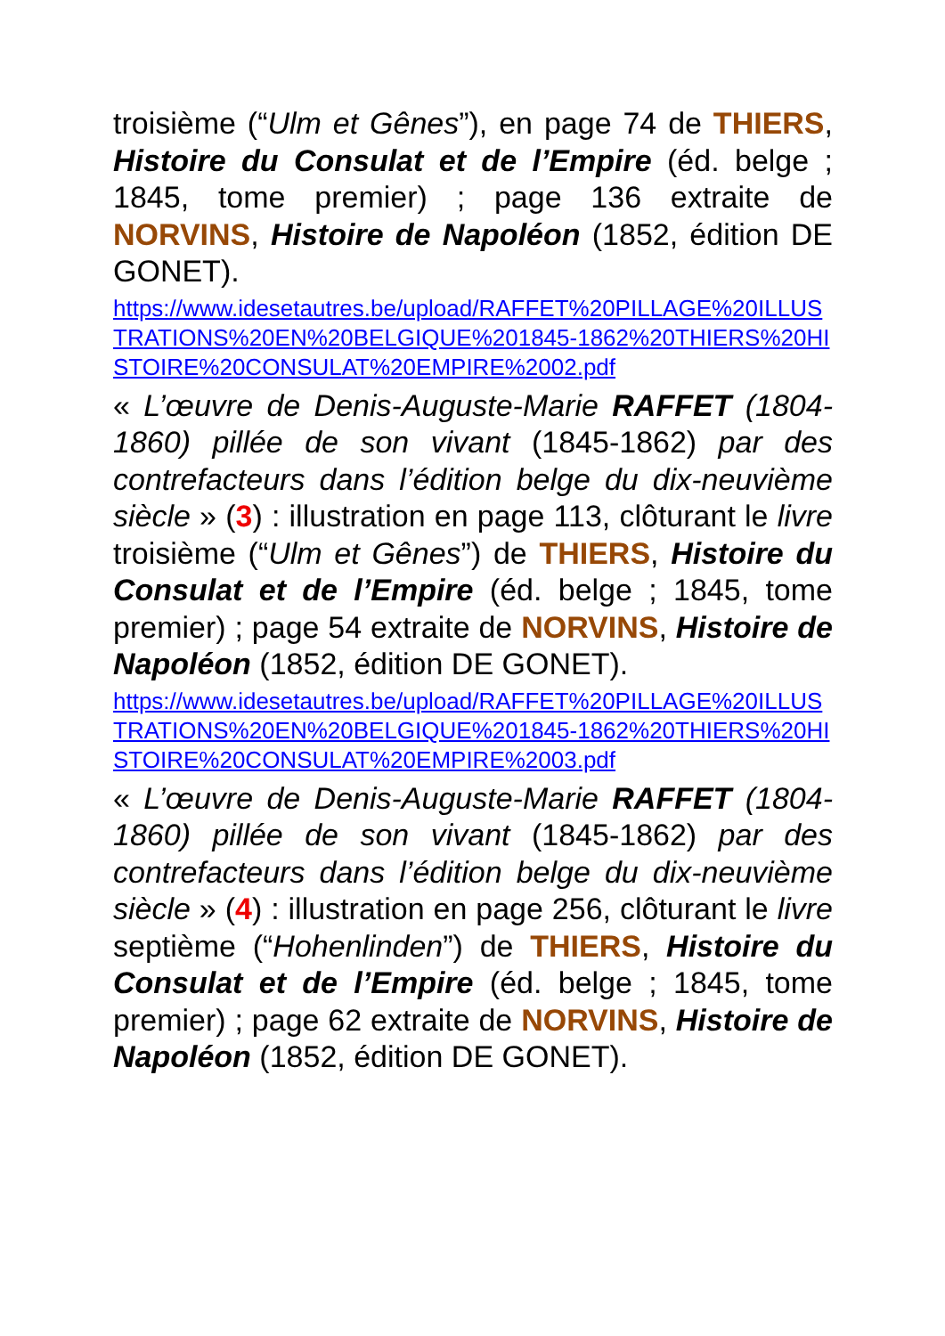troisième (“Ulm et Gênes”), en page 74 de THIERS, Histoire du Consulat et de l’Empire (éd. belge ; 1845, tome premier) ; page 136 extraite de NORVINS, Histoire de Napoléon (1852, édition DE GONET).
https://www.idesetautres.be/upload/RAFFET%20PILLAGE%20ILLUSTRATIONS%20EN%20BELGIQUE%201845-1862%20THIERS%20HISTOIRE%20CONSULAT%20EMPIRE%2002.pdf
« L’œuvre de Denis-Auguste-Marie RAFFET (1804-1860) pillée de son vivant (1845-1862) par des contrefacteurs dans l’édition belge du dix-neuvième siècle » (3) : illustration en page 113, clôturant le livre troisième (“Ulm et Gênes”) de THIERS, Histoire du Consulat et de l’Empire (éd. belge ; 1845, tome premier) ; page 54 extraite de NORVINS, Histoire de Napoléon (1852, édition DE GONET).
https://www.idesetautres.be/upload/RAFFET%20PILLAGE%20ILLUSTRATIONS%20EN%20BELGIQUE%201845-1862%20THIERS%20HISTOIRE%20CONSULAT%20EMPIRE%2003.pdf
« L’œuvre de Denis-Auguste-Marie RAFFET (1804-1860) pillée de son vivant (1845-1862) par des contrefacteurs dans l’édition belge du dix-neuvième siècle » (4) : illustration en page 256, clôturant le livre septième (“Hohenlinden”) de THIERS, Histoire du Consulat et de l’Empire (éd. belge ; 1845, tome premier) ; page 62 extraite de NORVINS, Histoire de Napoléon (1852, édition DE GONET).